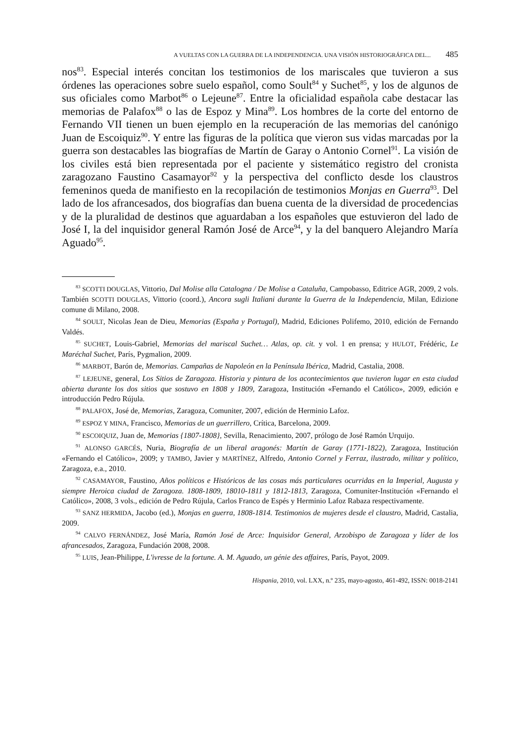A VUELTAS CON LA GUERRA DE LA INDEPENDENCIA. UNA VISIÓN HISTORIOGRÁFICA DEL... 485
nos<sup>83</sup>. Especial interés concitan los testimonios de los mariscales que tuvieron a sus órdenes las operaciones sobre suelo español, como Soult<sup>84</sup> y Suchet<sup>85</sup>, y los de algunos de sus oficiales como Marbot<sup>86</sup> o Lejeune<sup>87</sup>. Entre la oficialidad española cabe destacar las memorias de Palafox<sup>88</sup> o las de Espoz y Mina<sup>89</sup>. Los hombres de la corte del entorno de Fernando VII tienen un buen ejemplo en la recuperación de las memorias del canónigo Juan de Escoiquiz<sup>90</sup>. Y entre las figuras de la política que vieron sus vidas marcadas por la guerra son destacables las biografías de Martín de Garay o Antonio Cornel<sup>91</sup>. La visión de los civiles está bien representada por el paciente y sistemático registro del cronista zaragozano Faustino Casamayor<sup>92</sup> y la perspectiva del conflicto desde los claustros femeninos queda de manifiesto en la recopilación de testimonios Monjas en Guerra<sup>93</sup>. Del lado de los afrancesados, dos biografías dan buena cuenta de la diversidad de procedencias y de la pluralidad de destinos que aguardaban a los españoles que estuvieron del lado de José I, la del inquisidor general Ramón José de Arce<sup>94</sup>, y la del banquero Alejandro María Aguado<sup>95</sup>.
<sup>83</sup> SCOTTI DOUGLAS, Vittorio, Dal Molise alla Catalogna / De Molise a Cataluña, Campobasso, Editrice AGR, 2009, 2 vols. También SCOTTI DOUGLAS, Vittorio (coord.), Ancora sugli Italiani durante la Guerra de la Independencia, Milan, Edizione comune di Milano, 2008.
<sup>84</sup> SOULT, Nicolas Jean de Dieu, Memorias (España y Portugal), Madrid, Ediciones Polifemo, 2010, edición de Fernando Valdés.
<sup>85</sup> SUCHET, Louis-Gabriel, Memorias del mariscal Suchet… Atlas, op. cit. y vol. 1 en prensa; y HULOT, Frédéric, Le Maréchal Suchet, París, Pygmalion, 2009.
<sup>86</sup> MARBOT, Barón de, Memorias. Campañas de Napoleón en la Península Ibérica, Madrid, Castalia, 2008.
<sup>87</sup> LEJEUNE, general, Los Sitios de Zaragoza. Historia y pintura de los acontecimientos que tuvieron lugar en esta ciudad abierta durante los dos sitios que sostuvo en 1808 y 1809, Zaragoza, Institución «Fernando el Católico», 2009, edición e introducción Pedro Rújula.
<sup>88</sup> PALAFOX, José de, Memorias, Zaragoza, Comuniter, 2007, edición de Herminio Lafoz.
<sup>89</sup> ESPOZ Y MINA, Francisco, Memorias de un guerrillero, Crítica, Barcelona, 2009.
<sup>90</sup> ESCOIQUIZ, Juan de, Memorias {1807-1808}, Sevilla, Renacimiento, 2007, prólogo de José Ramón Urquijo.
<sup>91</sup> ALONSO GARCÉS, Nuria, Biografía de un liberal aragonés: Martín de Garay (1771-1822), Zaragoza, Institución «Fernando el Católico», 2009; y TAMBO, Javier y MARTÍNEZ, Alfredo, Antonio Cornel y Ferraz, ilustrado, militar y político, Zaragoza, e.a., 2010.
<sup>92</sup> CASAMAYOR, Faustino, Años políticos e Históricos de las cosas más particulares ocurridas en la Imperial, Augusta y siempre Heroica ciudad de Zaragoza. 1808-1809, 18010-1811 y 1812-1813, Zaragoza, Comuniter-Institución «Fernando el Católico», 2008, 3 vols., edición de Pedro Rújula, Carlos Franco de Espés y Herminio Lafoz Rabaza respectivamente.
<sup>93</sup> SANZ HERMIDA, Jacobo (ed.), Monjas en guerra, 1808-1814. Testimonios de mujeres desde el claustro, Madrid, Castalia, 2009.
<sup>94</sup> CALVO FERNÁNDEZ, José María, Ramón José de Arce: Inquisidor General, Arzobispo de Zaragoza y líder de los afrancesados, Zaragoza, Fundación 2008, 2008.
<sup>95</sup> LUIS, Jean-Philippe, L'ivresse de la fortune. A. M. Aguado, un génie des affaires, París, Payot, 2009.
Hispania, 2010, vol. LXX, n.º 235, mayo-agosto, 461-492, ISSN: 0018-2141